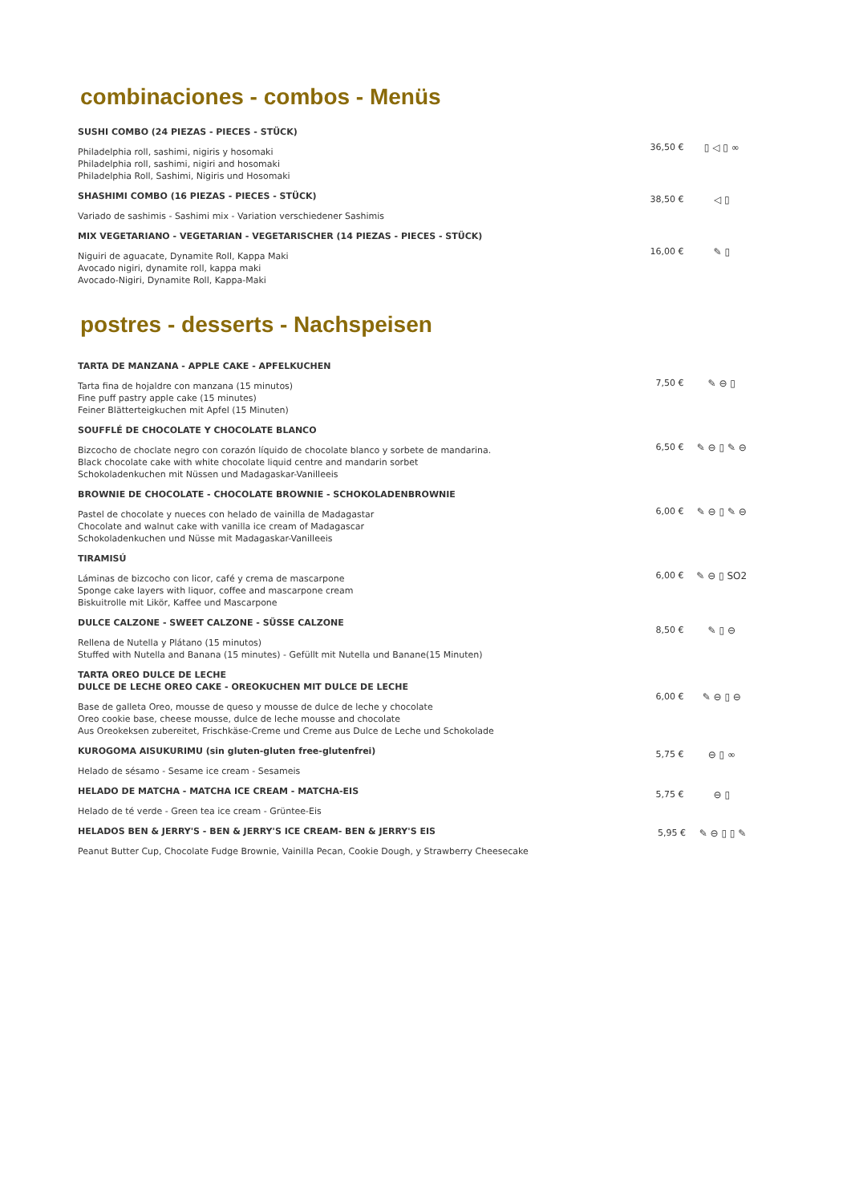combinaciones - combos - Menüs
SUSHI COMBO (24 PIEZAS - PIECES - STÜCK)
Philadelphia roll, sashimi, nigiris y hosomaki
Philadelphia roll, sashimi, nigiri and hosomaki
Philadelphia Roll, Sashimi, Nigiris und Hosomaki
36,50 € ▯ ◁ ▯ ∞
SHASHIMI COMBO (16 PIEZAS - PIECES - STÜCK)
Variado de sashimis - Sashimi mix - Variation verschiedener Sashimis
38,50 € ◁ ▯
MIX VEGETARIANO - VEGETARIAN - VEGETARISCHER (14 PIEZAS - PIECES - STÜCK)
Niguiri de aguacate, Dynamite Roll, Kappa Maki
Avocado nigiri, dynamite roll, kappa maki
Avocado-Nigiri, Dynamite Roll, Kappa-Maki
16,00 € ✎ ▯
postres - desserts - Nachspeisen
TARTA DE MANZANA - APPLE CAKE - APFELKUCHEN
Tarta fina de hojaldre con manzana (15 minutos)
Fine puff pastry apple cake (15 minutes)
Feiner Blätterteigkuchen mit Apfel (15 Minuten)
7,50 € ✎ ⊖ ▯
SOUFFLÉ DE CHOCOLATE Y CHOCOLATE BLANCO
Bizcocho de choclate negro con corazón líquido de chocolate blanco y sorbete de mandarina.
Black chocolate cake with white chocolate liquid centre and mandarin sorbet
Schokoladenkuchen mit Nüssen und Madagaskar-Vanilleeis
6,50 € ✎ ⊖ ▯ ✎ ⊖
BROWNIE DE CHOCOLATE - CHOCOLATE BROWNIE - SCHOKOLADENBROWNIE
Pastel de chocolate y nueces con helado de vainilla de Madagastar
Chocolate and walnut cake with vanilla ice cream of Madagascar
Schokoladenkuchen und Nüsse mit Madagaskar-Vanilleeis
6,00 € ✎ ⊖ ▯ ✎ ⊖
TIRAMISÚ
Láminas de bizcocho con licor, café y crema de mascarpone
Sponge cake layers with liquor, coffee and mascarpone cream
Biskuitrolle mit Likör, Kaffee und Mascarpone
6,00 € ✎ ⊖ ▯ SO2
DULCE CALZONE - SWEET CALZONE - SÜSSE CALZONE
Rellena de Nutella y Plátano (15 minutos)
Stuffed with Nutella and Banana (15 minutes) - Gefüllt mit Nutella und Banane(15 Minuten)
8,50 € ✎ ▯ ⊖
TARTA OREO DULCE DE LECHE
DULCE DE LECHE OREO CAKE - OREOKUCHEN MIT DULCE DE LECHE
Base de galleta Oreo, mousse de queso y mousse de dulce de leche y chocolate
Oreo cookie base, cheese mousse, dulce de leche mousse and chocolate
Aus Oreokeksen zubereitet, Frischkäse-Creme und Creme aus Dulce de Leche und Schokolade
6,00 € ✎ ⊖ ▯ ⊖
KUROGOMA AISUKURIMU (sin gluten-gluten free-glutenfrei)
Helado de sésamo - Sesame ice cream - Sesameis
5,75 € ⊖ ▯ ∞
HELADO DE MATCHA - MATCHA ICE CREAM - MATCHA-EIS
Helado de té verde - Green tea ice cream - Grüntee-Eis
5,75 € ⊖ ▯
HELADOS BEN & JERRY'S - BEN & JERRY'S ICE CREAM- BEN & JERRY'S EIS
Peanut Butter Cup, Chocolate Fudge Brownie, Vainilla Pecan, Cookie Dough, y Strawberry Cheesecake
5,95 € ✎ ⊖ ▯ ▯ ✎